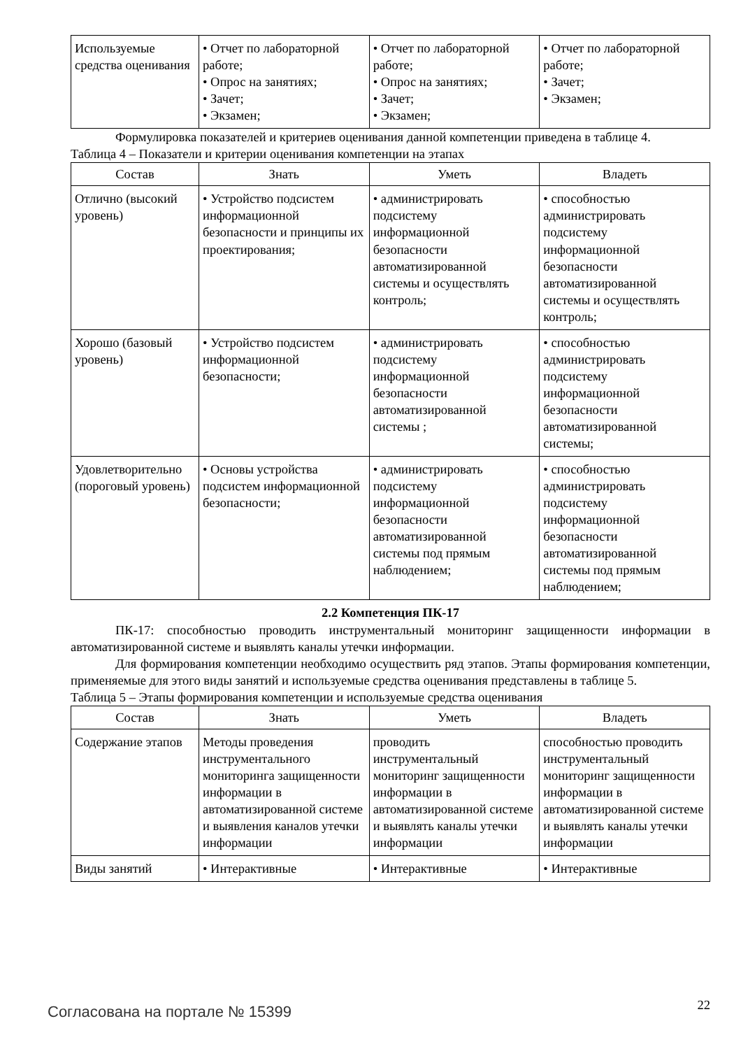| Используемые средства оценивания | • Отчет по лабораторной работе; • Опрос на занятиях; • Зачет; • Экзамен; | • Отчет по лабораторной работе; • Опрос на занятиях; • Зачет; • Экзамен; | • Отчет по лабораторной работе; • Зачет; • Экзамен; |
Формулировка показателей и критериев оценивания данной компетенции приведена в таблице 4.
Таблица 4 – Показатели и критерии оценивания компетенции на этапах
| Состав | Знать | Уметь | Владеть |
| --- | --- | --- | --- |
| Отлично (высокий уровень) | • Устройство подсистем информационной безопасности и принципы их проектирования; | • администрировать подсистему информационной безопасности автоматизированной системы и осуществлять контроль; | • способностью администрировать подсистему информационной безопасности автоматизированной системы и осуществлять контроль; |
| Хорошо (базовый уровень) | • Устройство подсистем информационной безопасности; | • администрировать подсистему информационной безопасности автоматизированной системы ; | • способностью администрировать подсистему информационной безопасности автоматизированной системы; |
| Удовлетворительно (пороговый уровень) | • Основы устройства подсистем информационной безопасности; | • администрировать подсистему информационной безопасности автоматизированной системы под прямым наблюдением; | • способностью администрировать подсистему информационной безопасности автоматизированной системы под прямым наблюдением; |
2.2 Компетенция ПК-17
ПК-17: способностью проводить инструментальный мониторинг защищенности информации в автоматизированной системе и выявлять каналы утечки информации.
Для формирования компетенции необходимо осуществить ряд этапов. Этапы формирования компетенции, применяемые для этого виды занятий и используемые средства оценивания представлены в таблице 5.
Таблица 5 – Этапы формирования компетенции и используемые средства оценивания
| Состав | Знать | Уметь | Владеть |
| --- | --- | --- | --- |
| Содержание этапов | Методы проведения инструментального мониторинга защищенности информации в автоматизированной системе и выявления каналов утечки информации | проводить инструментальный мониторинг защищенности информации в автоматизированной системе и выявлять каналы утечки информации | способностью проводить инструментальный мониторинг защищенности информации в автоматизированной системе и выявлять каналы утечки информации |
| Виды занятий | • Интерактивные | • Интерактивные | • Интерактивные |
Согласована на портале № 15399 22